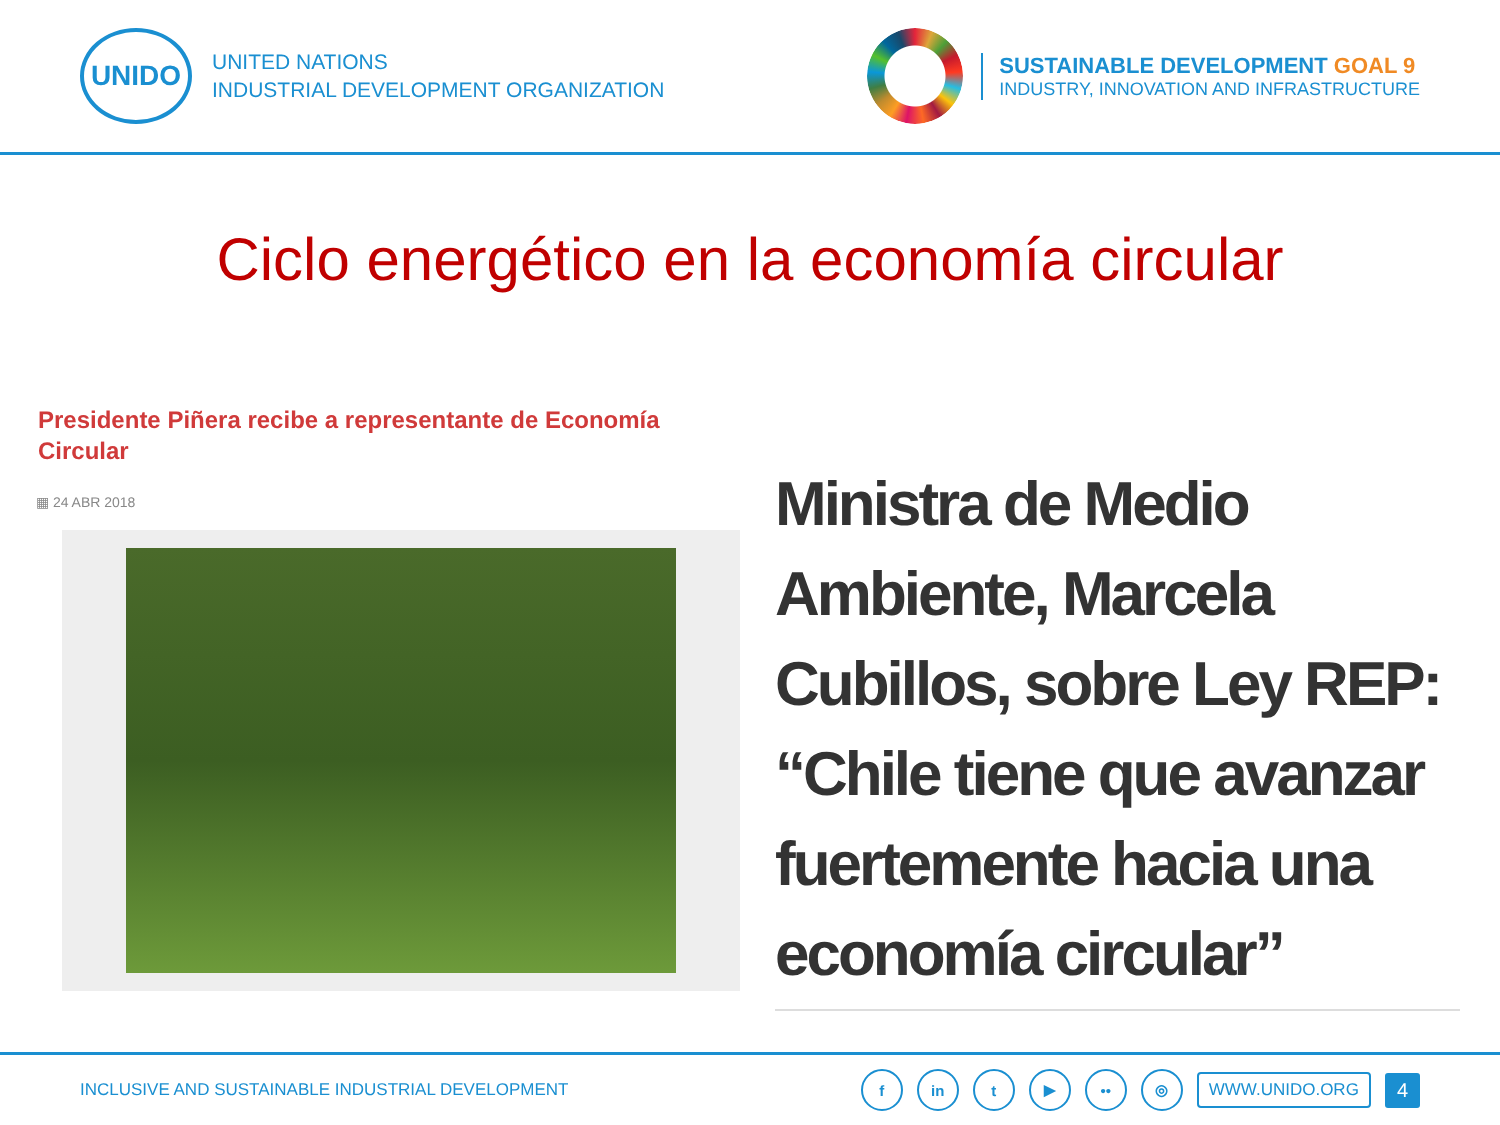UNIDO
UNITED NATIONS
INDUSTRIAL DEVELOPMENT ORGANIZATION
SUSTAINABLE DEVELOPMENT GOAL 9
INDUSTRY, INNOVATION AND INFRASTRUCTURE
Ciclo energético en la economía circular
Presidente Piñera recibe a representante de Economía Circular
▦ 24 ABR 2018
Ministra de Medio Ambiente, Marcela Cubillos, sobre Ley REP: “Chile tiene que avanzar fuertemente hacia una economía circular”
INCLUSIVE AND SUSTAINABLE INDUSTRIAL DEVELOPMENT
fin t ▶ •• ◎ WWW.UNIDO.ORG 4